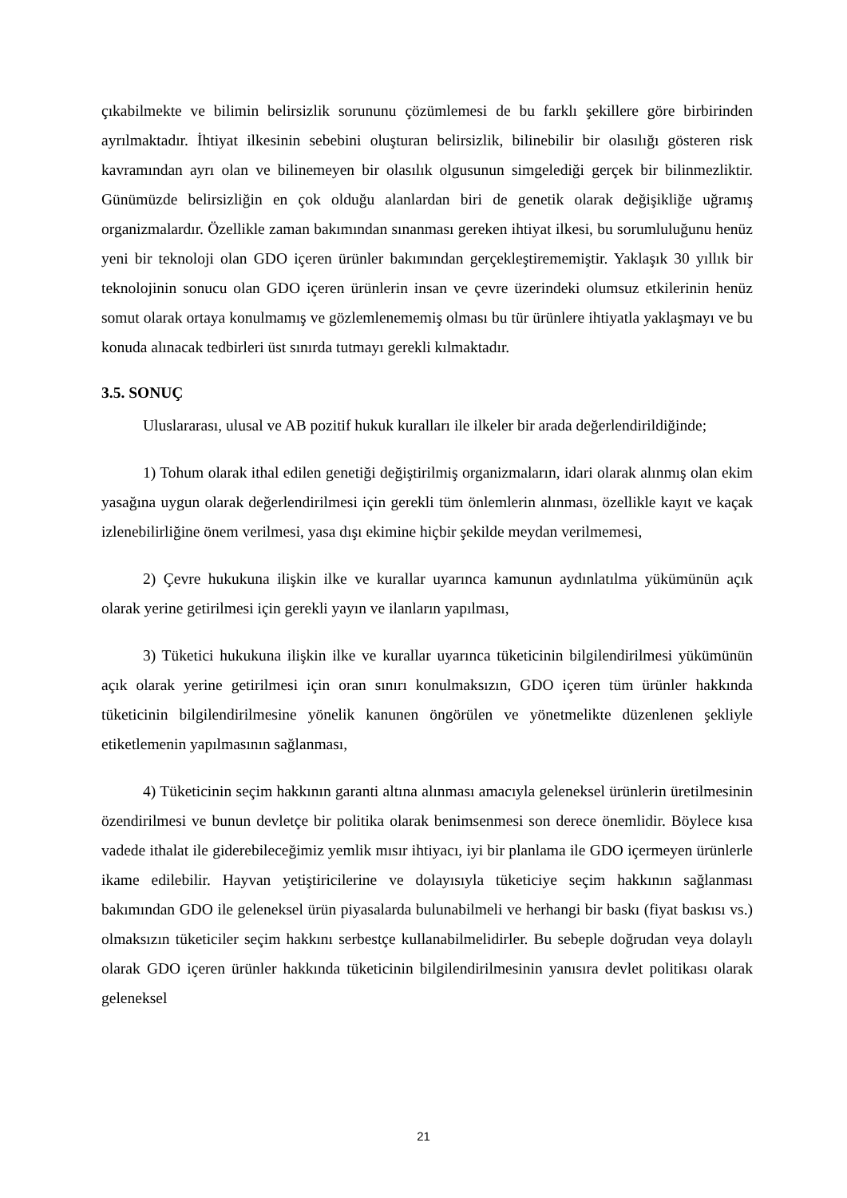çıkabilmekte ve bilimin belirsizlik sorununu çözümlemesi de bu farklı şekillere göre birbirinden ayrılmaktadır. İhtiyat ilkesinin sebebini oluşturan belirsizlik, bilinebilir bir olasılığı gösteren risk kavramından ayrı olan ve bilinemeyen bir olasılık olgusunun simgelediği gerçek bir bilinmezliktir. Günümüzde belirsizliğin en çok olduğu alanlardan biri de genetik olarak değişikliğe uğramış organizmalardır. Özellikle zaman bakımından sınanması gereken ihtiyat ilkesi, bu sorumluluğunu henüz yeni bir teknoloji olan GDO içeren ürünler bakımından gerçekleştirememiştir. Yaklaşık 30 yıllık bir teknolojinin sonucu olan GDO içeren ürünlerin insan ve çevre üzerindeki olumsuz etkilerinin henüz somut olarak ortaya konulmamış ve gözlemlenememiş olması bu tür ürünlere ihtiyatla yaklaşmayı ve bu konuda alınacak tedbirleri üst sınırda tutmayı gerekli kılmaktadır.
3.5. SONUÇ
Uluslararası, ulusal ve AB pozitif hukuk kuralları ile ilkeler bir arada değerlendirildiğinde;
1) Tohum olarak ithal edilen genetiği değiştirilmiş organizmaların, idari olarak alınmış olan ekim yasağına uygun olarak değerlendirilmesi için gerekli tüm önlemlerin alınması, özellikle kayıt ve kaçak izlenebilirliğine önem verilmesi, yasa dışı ekimine hiçbir şekilde meydan verilmemesi,
2) Çevre hukukuna ilişkin ilke ve kurallar uyarınca kamunun aydınlatılma yükümünün açık olarak yerine getirilmesi için gerekli yayın ve ilanların yapılması,
3) Tüketici hukukuna ilişkin ilke ve kurallar uyarınca tüketicinin bilgilendirilmesi yükümünün açık olarak yerine getirilmesi için oran sınırı konulmaksızın, GDO içeren tüm ürünler hakkında tüketicinin bilgilendirilmesine yönelik kanunen öngörülen ve yönetmelikte düzenlenen şekliyle etiketlemenin yapılmasının sağlanması,
4) Tüketicinin seçim hakkının garanti altına alınması amacıyla geleneksel ürünlerin üretilmesinin özendirilmesi ve bunun devletçe bir politika olarak benimsenmesi son derece önemlidir. Böylece kısa vadede ithalat ile giderebileceğimiz yemlik mısır ihtiyacı, iyi bir planlama ile GDO içermeyen ürünlerle ikame edilebilir. Hayvan yetiştiricilerine ve dolayısıyla tüketiciye seçim hakkının sağlanması bakımından GDO ile geleneksel ürün piyasalarda bulunabilmeli ve herhangi bir baskı (fiyat baskısı vs.) olmaksızın tüketiciler seçim hakkını serbestçe kullanabilmelidirler. Bu sebeple doğrudan veya dolaylı olarak GDO içeren ürünler hakkında tüketicinin bilgilendirilmesinin yanısıra devlet politikası olarak geleneksel
21